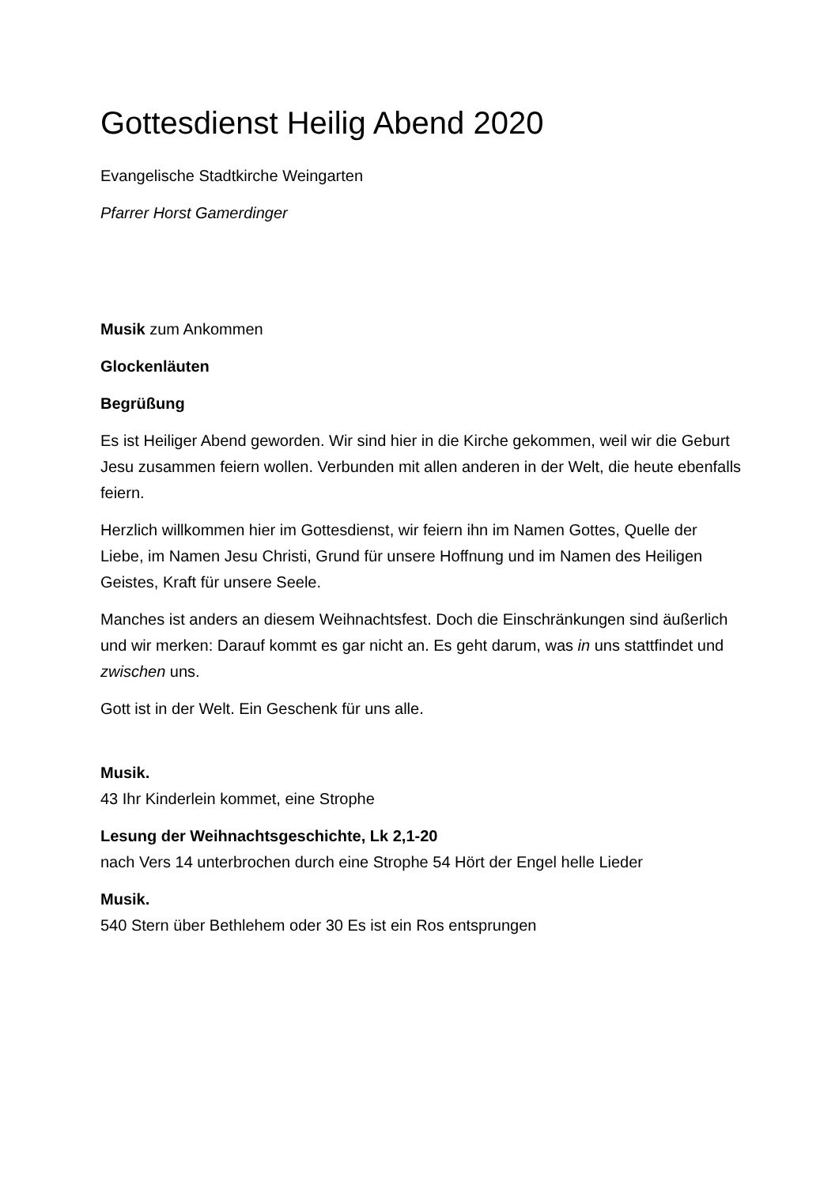Gottesdienst Heilig Abend 2020
Evangelische Stadtkirche Weingarten
Pfarrer Horst Gamerdinger
Musik zum Ankommen
Glockenläuten
Begrüßung
Es ist Heiliger Abend geworden. Wir sind hier in die Kirche gekommen, weil wir die Geburt Jesu zusammen feiern wollen. Verbunden mit allen anderen in der Welt, die heute ebenfalls feiern.
Herzlich willkommen hier im Gottesdienst, wir feiern ihn im Namen Gottes, Quelle der Liebe, im Namen Jesu Christi, Grund für unsere Hoffnung und im Namen des Heiligen Geistes, Kraft für unsere Seele.
Manches ist anders an diesem Weihnachtsfest. Doch die Einschränkungen sind äußerlich und wir merken: Darauf kommt es gar nicht an. Es geht darum, was in uns stattfindet und zwischen uns.
Gott ist in der Welt. Ein Geschenk für uns alle.
Musik.
43 Ihr Kinderlein kommet, eine Strophe
Lesung der Weihnachtsgeschichte, Lk 2,1-20
nach Vers 14 unterbrochen durch eine Strophe 54 Hört der Engel helle Lieder
Musik.
540 Stern über Bethlehem oder 30 Es ist ein Ros entsprungen